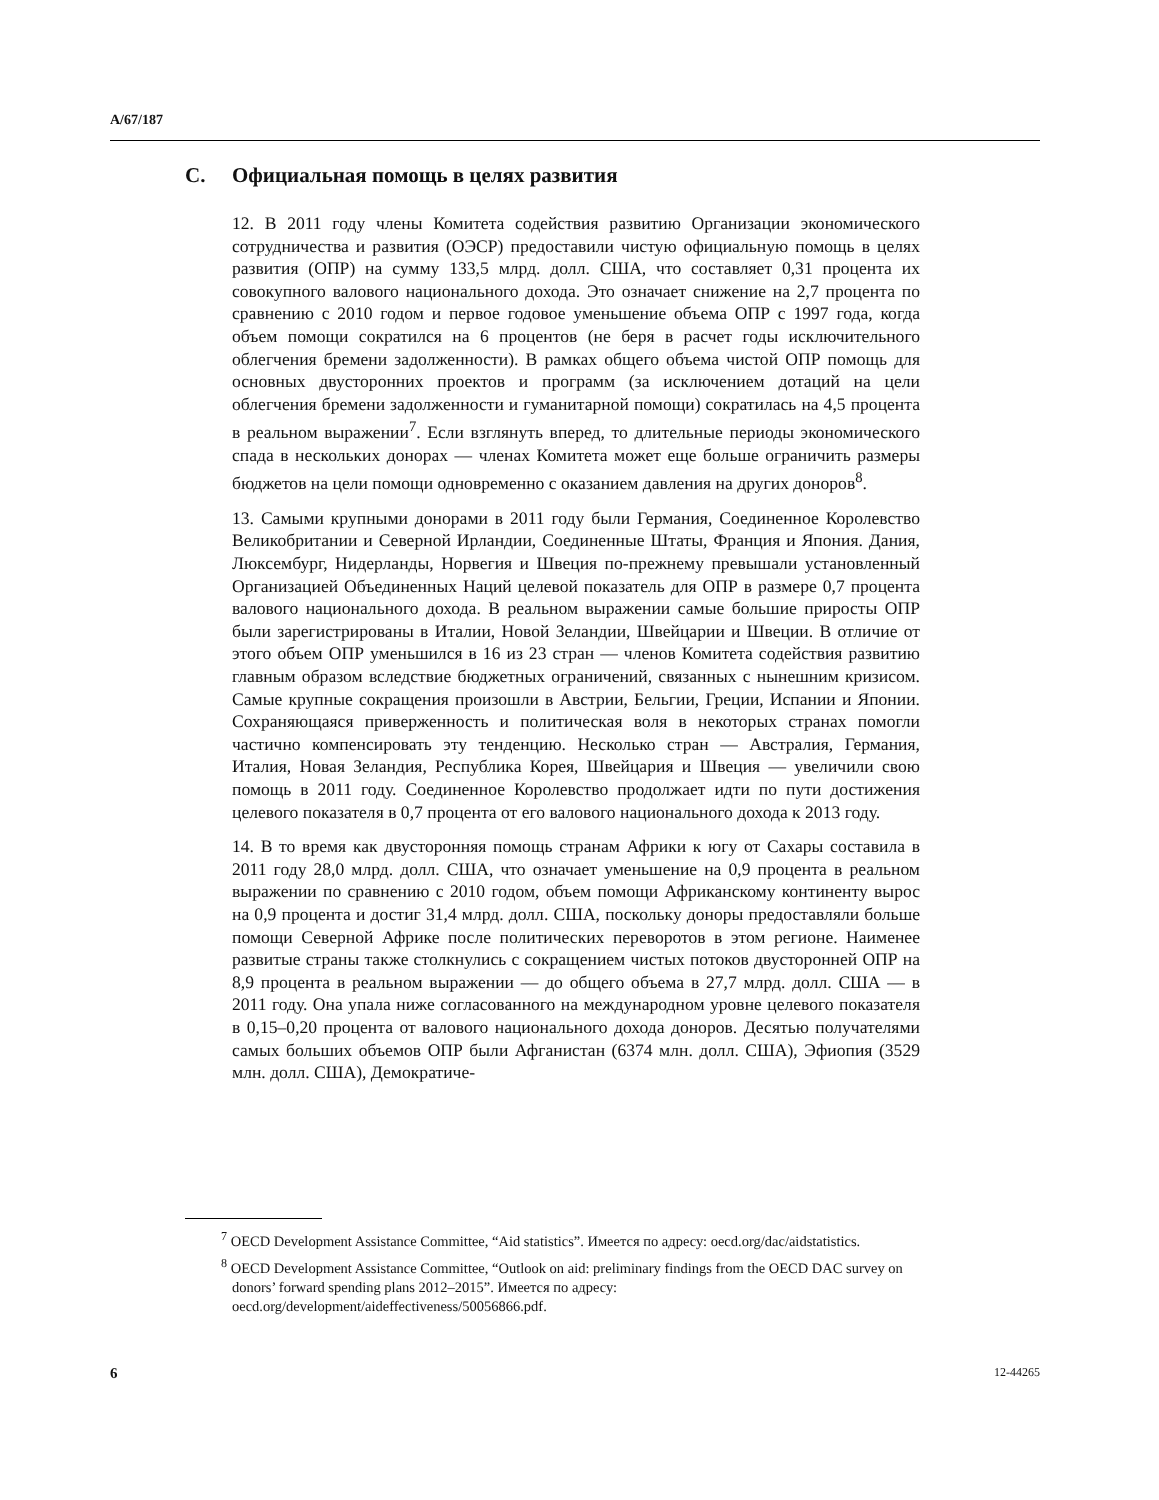A/67/187
C. Официальная помощь в целях развития
12. В 2011 году члены Комитета содействия развитию Организации экономического сотрудничества и развития (ОЭСР) предоставили чистую официальную помощь в целях развития (ОПР) на сумму 133,5 млрд. долл. США, что составляет 0,31 процента их совокупного валового национального дохода. Это означает снижение на 2,7 процента по сравнению с 2010 годом и первое годовое уменьшение объема ОПР с 1997 года, когда объем помощи сократился на 6 процентов (не беря в расчет годы исключительного облегчения бремени задолженности). В рамках общего объема чистой ОПР помощь для основных двусторонних проектов и программ (за исключением дотаций на цели облегчения бремени задолженности и гуманитарной помощи) сократилась на 4,5 процента в реальном выражении<sup>7</sup>. Если взглянуть вперед, то длительные периоды экономического спада в нескольких донорах — членах Комитета может еще больше ограничить размеры бюджетов на цели помощи одновременно с оказанием давления на других доноров<sup>8</sup>.
13. Самыми крупными донорами в 2011 году были Германия, Соединенное Королевство Великобритании и Северной Ирландии, Соединенные Штаты, Франция и Япония. Дания, Люксембург, Нидерланды, Норвегия и Швеция по-прежнему превышали установленный Организацией Объединенных Наций целевой показатель для ОПР в размере 0,7 процента валового национального дохода. В реальном выражении самые большие приросты ОПР были зарегистрированы в Италии, Новой Зеландии, Швейцарии и Швеции. В отличие от этого объем ОПР уменьшился в 16 из 23 стран — членов Комитета содействия развитию главным образом вследствие бюджетных ограничений, связанных с нынешним кризисом. Самые крупные сокращения произошли в Австрии, Бельгии, Греции, Испании и Японии. Сохраняющаяся приверженность и политическая воля в некоторых странах помогли частично компенсировать эту тенденцию. Несколько стран — Австралия, Германия, Италия, Новая Зеландия, Республика Корея, Швейцария и Швеция — увеличили свою помощь в 2011 году. Соединенное Королевство продолжает идти по пути достижения целевого показателя в 0,7 процента от его валового национального дохода к 2013 году.
14. В то время как двусторонняя помощь странам Африки к югу от Сахары составила в 2011 году 28,0 млрд. долл. США, что означает уменьшение на 0,9 процента в реальном выражении по сравнению с 2010 годом, объем помощи Африканскому континенту вырос на 0,9 процента и достиг 31,4 млрд. долл. США, поскольку доноры предоставляли больше помощи Северной Африке после политических переворотов в этом регионе. Наименее развитые страны также столкнулись с сокращением чистых потоков двусторонней ОПР на 8,9 процента в реальном выражении — до общего объема в 27,7 млрд. долл. США — в 2011 году. Она упала ниже согласованного на международном уровне целевого показателя в 0,15–0,20 процента от валового национального дохода доноров. Десятью получателями самых больших объемов ОПР были Афганистан (6374 млн. долл. США), Эфиопия (3529 млн. долл. США), Демократиче-
<sup>7</sup> OECD Development Assistance Committee, “Aid statistics”. Имеется по адресу: oecd.org/dac/aidstatistics.
<sup>8</sup> OECD Development Assistance Committee, “Outlook on aid: preliminary findings from the OECD DAC survey on donors’ forward spending plans 2012–2015”. Имеется по адресу: oecd.org/development/aideffectiveness/50056866.pdf.
6 12-44265